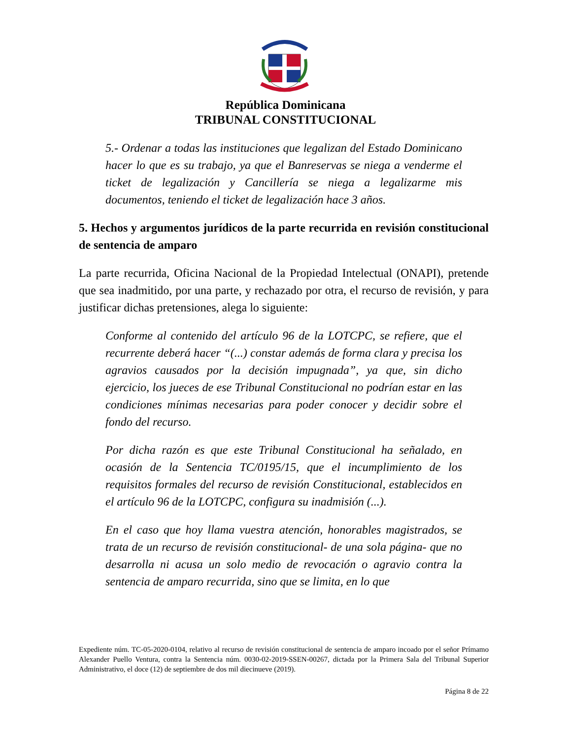República Dominicana
TRIBUNAL CONSTITUCIONAL
5.- Ordenar a todas las instituciones que legalizan del Estado Dominicano hacer lo que es su trabajo, ya que el Banreservas se niega a venderme el ticket de legalización y Cancillería se niega a legalizarme mis documentos, teniendo el ticket de legalización hace 3 años.
5. Hechos y argumentos jurídicos de la parte recurrida en revisión constitucional de sentencia de amparo
La parte recurrida, Oficina Nacional de la Propiedad Intelectual (ONAPI), pretende que sea inadmitido, por una parte, y rechazado por otra, el recurso de revisión, y para justificar dichas pretensiones, alega lo siguiente:
Conforme al contenido del artículo 96 de la LOTCPC, se refiere, que el recurrente deberá hacer “(...) constar además de forma clara y precisa los agravios causados por la decisión impugnada”, ya que, sin dicho ejercicio, los jueces de ese Tribunal Constitucional no podrían estar en las condiciones mínimas necesarias para poder conocer y decidir sobre el fondo del recurso.
Por dicha razón es que este Tribunal Constitucional ha señalado, en ocasión de la Sentencia TC/0195/15, que el incumplimiento de los requisitos formales del recurso de revisión Constitucional, establecidos en el artículo 96 de la LOTCPC, configura su inadmisión (...).
En el caso que hoy llama vuestra atención, honorables magistrados, se trata de un recurso de revisión constitucional- de una sola página- que no desarrolla ni acusa un solo medio de revocación o agravio contra la sentencia de amparo recurrida, sino que se limita, en lo que
Expediente núm. TC-05-2020-0104, relativo al recurso de revisión constitucional de sentencia de amparo incoado por el señor Prímamo Alexander Puello Ventura, contra la Sentencia núm. 0030-02-2019-SSEN-00267, dictada por la Primera Sala del Tribunal Superior Administrativo, el doce (12) de septiembre de dos mil diecinueve (2019).
Página 8 de 22